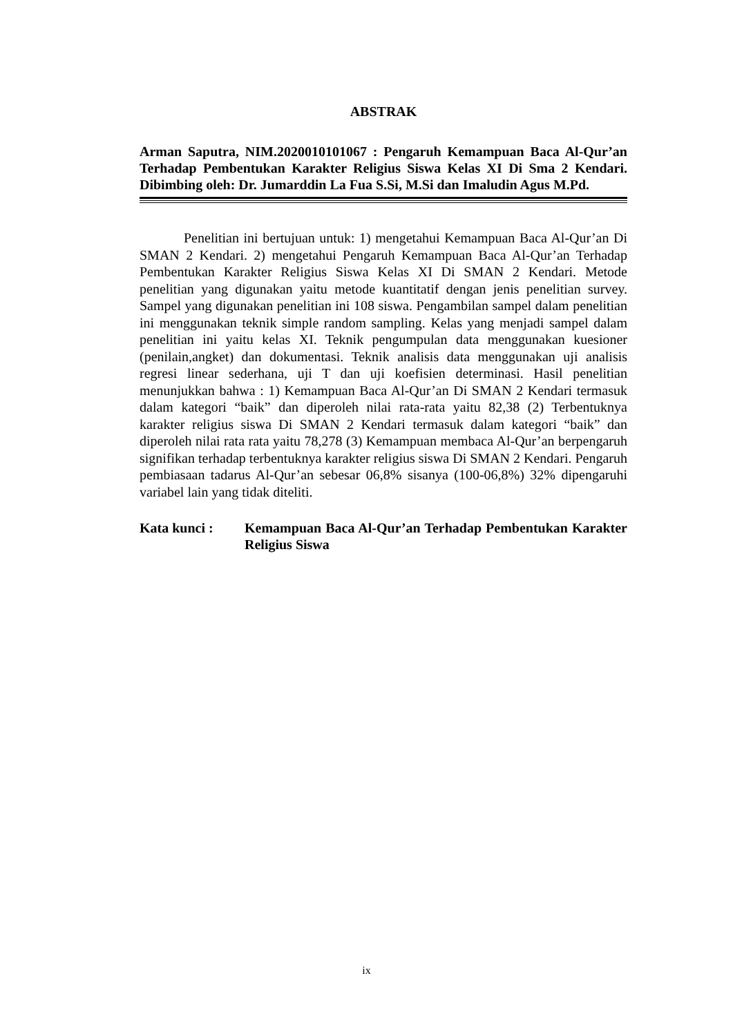ABSTRAK
Arman Saputra, NIM.2020010101067 : Pengaruh Kemampuan Baca Al-Qur’an Terhadap Pembentukan Karakter Religius Siswa Kelas XI Di Sma 2 Kendari. Dibimbing oleh: Dr. Jumarddin La Fua S.Si, M.Si dan Imaludin Agus M.Pd.
Penelitian ini bertujuan untuk: 1) mengetahui Kemampuan Baca Al-Qur’an Di SMAN 2 Kendari. 2) mengetahui Pengaruh Kemampuan Baca Al-Qur’an Terhadap Pembentukan Karakter Religius Siswa Kelas XI Di SMAN 2 Kendari. Metode penelitian yang digunakan yaitu metode kuantitatif dengan jenis penelitian survey. Sampel yang digunakan penelitian ini 108 siswa. Pengambilan sampel dalam penelitian ini menggunakan teknik simple random sampling. Kelas yang menjadi sampel dalam penelitian ini yaitu kelas XI. Teknik pengumpulan data menggunakan kuesioner (penilain,angket) dan dokumentasi. Teknik analisis data menggunakan uji analisis regresi linear sederhana, uji T dan uji koefisien determinasi. Hasil penelitian menunjukkan bahwa : 1) Kemampuan Baca Al-Qur’an Di SMAN 2 Kendari termasuk dalam kategori “baik” dan diperoleh nilai rata-rata yaitu 82,38 (2) Terbentuknya karakter religius siswa Di SMAN 2 Kendari termasuk dalam kategori “baik” dan diperoleh nilai rata rata yaitu 78,278 (3) Kemampuan membaca Al-Qur’an berpengaruh signifikan terhadap terbentuknya karakter religius siswa Di SMAN 2 Kendari. Pengaruh pembiasaan tadarus Al-Qur’an sebesar 06,8% sisanya (100-06,8%) 32% dipengaruhi variabel lain yang tidak diteliti.
Kata kunci : Kemampuan Baca Al-Qur’an Terhadap Pembentukan Karakter Religius Siswa
ix